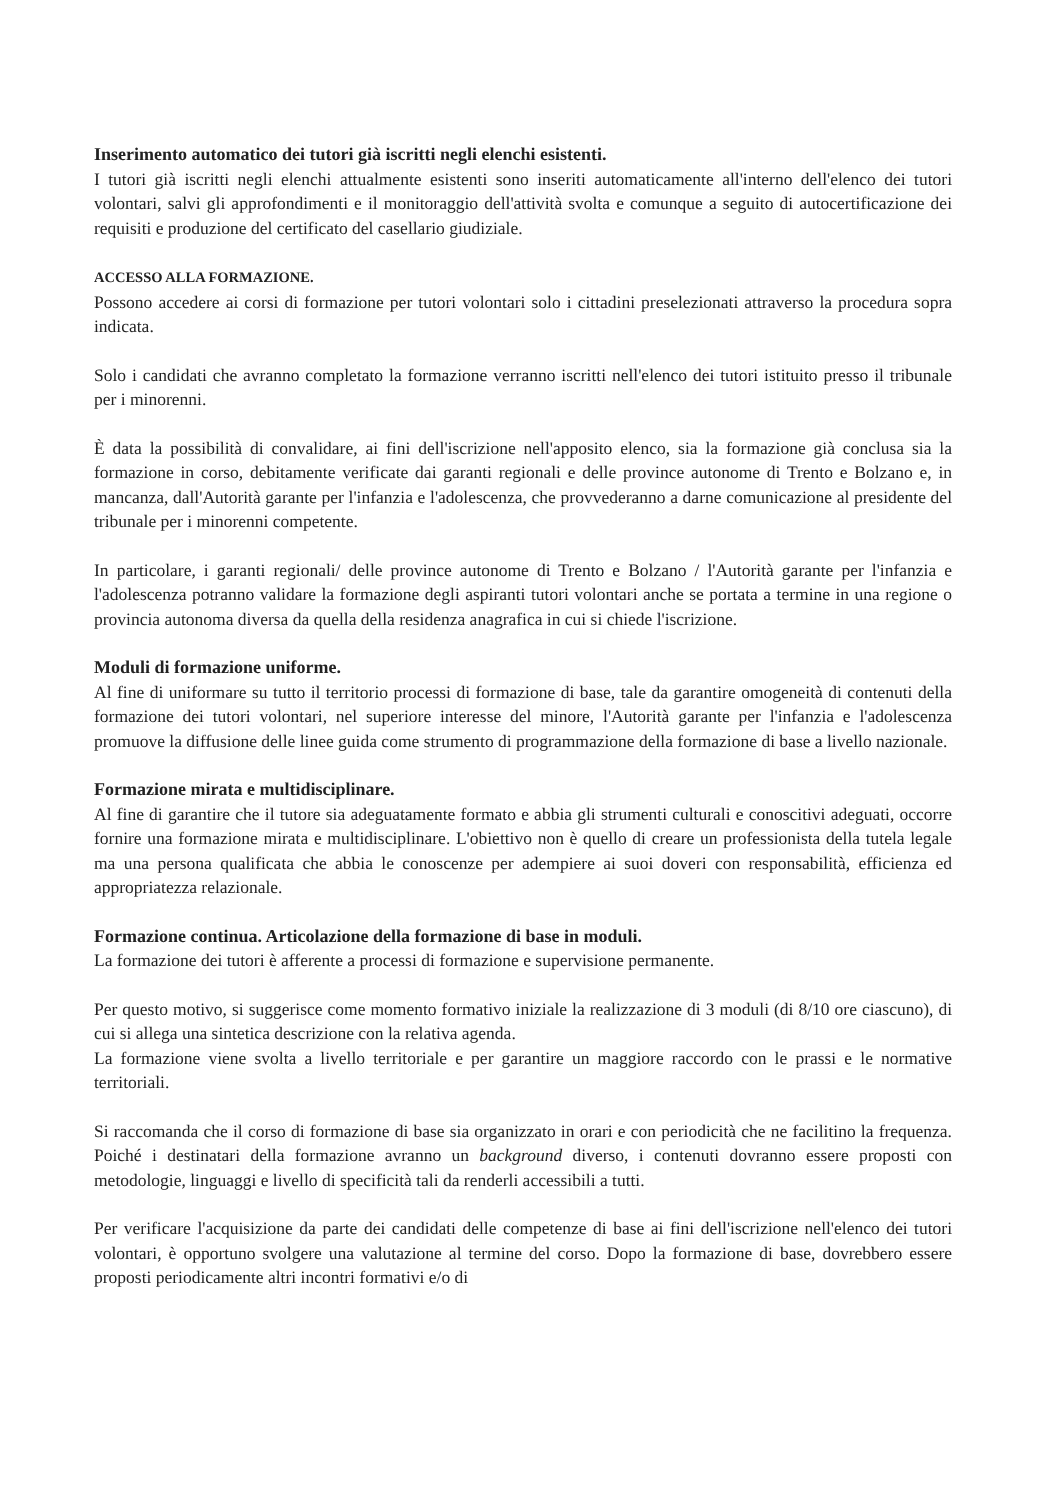Inserimento automatico dei tutori già iscritti negli elenchi esistenti.
I tutori già iscritti negli elenchi attualmente esistenti sono inseriti automaticamente all'interno dell'elenco dei tutori volontari, salvi gli approfondimenti e il monitoraggio dell'attività svolta e comunque a seguito di autocertificazione dei requisiti e produzione del certificato del casellario giudiziale.
ACCESSO ALLA FORMAZIONE.
Possono accedere ai corsi di formazione per tutori volontari solo i cittadini preselezionati attraverso la procedura sopra indicata.
Solo i candidati che avranno completato la formazione verranno iscritti nell'elenco dei tutori istituito presso il tribunale per i minorenni.
È data la possibilità di convalidare, ai fini dell'iscrizione nell'apposito elenco, sia la formazione già conclusa sia la formazione in corso, debitamente verificate dai garanti regionali e delle province autonome di Trento e Bolzano e, in mancanza, dall'Autorità garante per l'infanzia e l'adolescenza, che provvederanno a darne comunicazione al presidente del tribunale per i minorenni competente.
In particolare, i garanti regionali/ delle province autonome di Trento e Bolzano / l'Autorità garante per l'infanzia e l'adolescenza potranno validare la formazione degli aspiranti tutori volontari anche se portata a termine in una regione o provincia autonoma diversa da quella della residenza anagrafica in cui si chiede l'iscrizione.
Moduli di formazione uniforme.
Al fine di uniformare su tutto il territorio processi di formazione di base, tale da garantire omogeneità di contenuti della formazione dei tutori volontari, nel superiore interesse del minore, l'Autorità garante per l'infanzia e l'adolescenza promuove la diffusione delle linee guida come strumento di programmazione della formazione di base a livello nazionale.
Formazione mirata e multidisciplinare.
Al fine di garantire che il tutore sia adeguatamente formato e abbia gli strumenti culturali e conoscitivi adeguati, occorre fornire una formazione mirata e multidisciplinare. L'obiettivo non è quello di creare un professionista della tutela legale ma una persona qualificata che abbia le conoscenze per adempiere ai suoi doveri con responsabilità, efficienza ed appropriatezza relazionale.
Formazione continua. Articolazione della formazione di base in moduli.
La formazione dei tutori è afferente a processi di formazione e supervisione permanente.
Per questo motivo, si suggerisce come momento formativo iniziale la realizzazione di 3 moduli (di 8/10 ore ciascuno), di cui si allega una sintetica descrizione con la relativa agenda.
La formazione viene svolta a livello territoriale e per garantire un maggiore raccordo con le prassi e le normative territoriali.
Si raccomanda che il corso di formazione di base sia organizzato in orari e con periodicità che ne facilitino la frequenza. Poiché i destinatari della formazione avranno un background diverso, i contenuti dovranno essere proposti con metodologie, linguaggi e livello di specificità tali da renderli accessibili a tutti.
Per verificare l'acquisizione da parte dei candidati delle competenze di base ai fini dell'iscrizione nell'elenco dei tutori volontari, è opportuno svolgere una valutazione al termine del corso. Dopo la formazione di base, dovrebbero essere proposti periodicamente altri incontri formativi e/o di